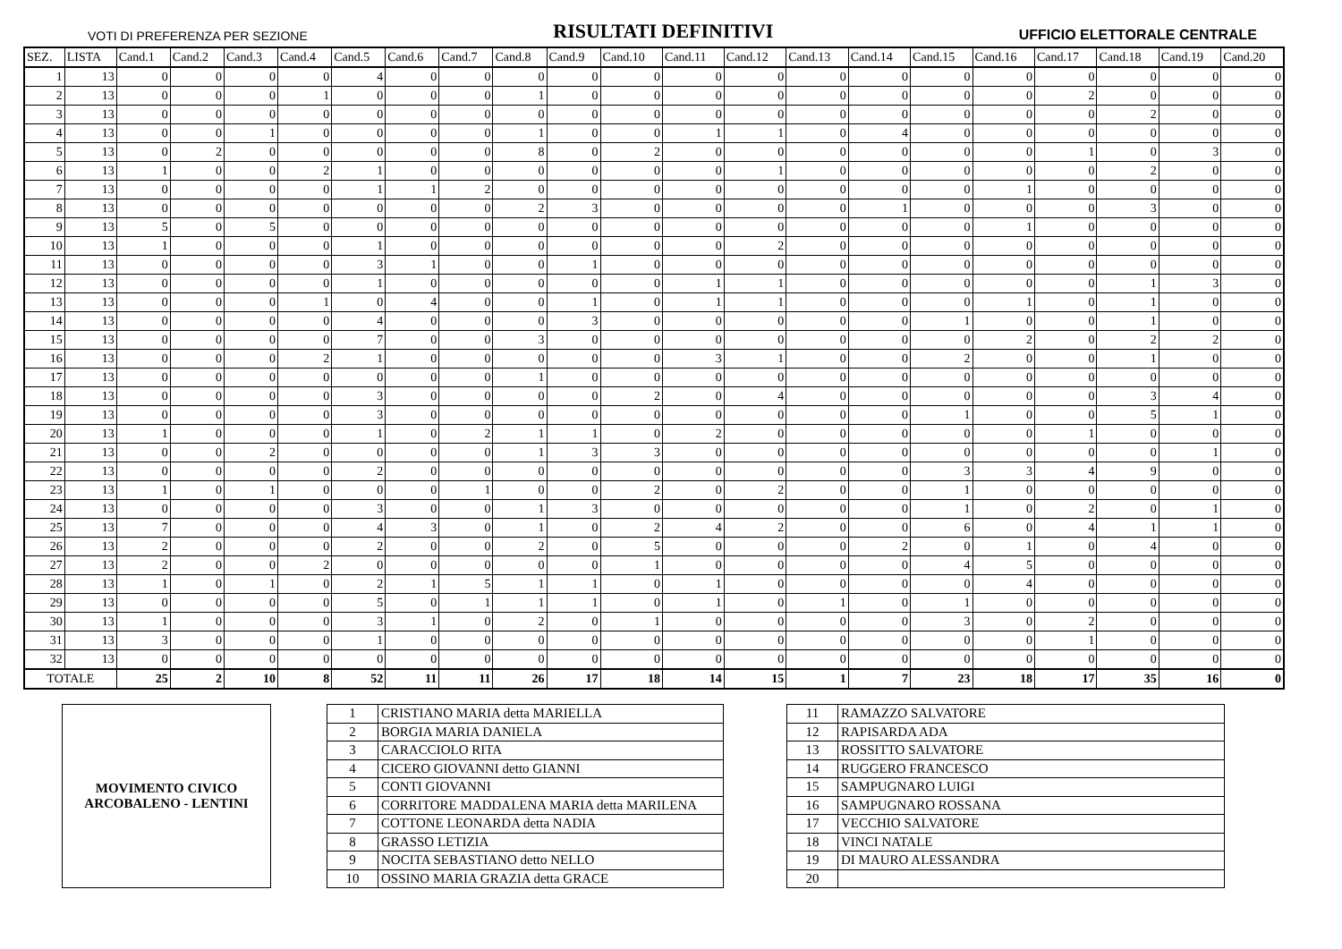VOTI DI PREFERENZA PER SEZIONE RISULTATI DEFINITIVI UFFICIO ELETTORALE CENTRALE
| SEZ. | LISTA | Cand.1 | Cand.2 | Cand.3 | Cand.4 | Cand.5 | Cand.6 | Cand.7 | Cand.8 | Cand.9 | Cand.10 | Cand.11 | Cand.12 | Cand.13 | Cand.14 | Cand.15 | Cand.16 | Cand.17 | Cand.18 | Cand.19 | Cand.20 |
| --- | --- | --- | --- | --- | --- | --- | --- | --- | --- | --- | --- | --- | --- | --- | --- | --- | --- | --- | --- | --- | --- |
| 1 | 13 | 0 | 0 | 0 | 0 | 4 | 0 | 0 | 0 | 0 | 0 | 0 | 0 | 0 | 0 | 0 | 0 | 0 | 0 | 0 | 0 |
| 2 | 13 | 0 | 0 | 0 | 1 | 0 | 0 | 0 | 1 | 0 | 0 | 0 | 0 | 0 | 0 | 0 | 0 | 2 | 0 | 0 | 0 |
| 3 | 13 | 0 | 0 | 0 | 0 | 0 | 0 | 0 | 0 | 0 | 0 | 0 | 0 | 0 | 0 | 0 | 0 | 0 | 2 | 0 | 0 |
| 4 | 13 | 0 | 0 | 1 | 0 | 0 | 0 | 0 | 1 | 0 | 0 | 1 | 1 | 0 | 4 | 0 | 0 | 0 | 0 | 0 | 0 |
| 5 | 13 | 0 | 2 | 0 | 0 | 0 | 0 | 0 | 8 | 0 | 2 | 0 | 0 | 0 | 0 | 0 | 0 | 1 | 0 | 3 | 0 |
| 6 | 13 | 1 | 0 | 0 | 2 | 1 | 0 | 0 | 0 | 0 | 0 | 0 | 1 | 0 | 0 | 0 | 0 | 0 | 2 | 0 | 0 |
| 7 | 13 | 0 | 0 | 0 | 0 | 1 | 1 | 2 | 0 | 0 | 0 | 0 | 0 | 0 | 0 | 0 | 1 | 0 | 0 | 0 | 0 |
| 8 | 13 | 0 | 0 | 0 | 0 | 0 | 0 | 0 | 2 | 3 | 0 | 0 | 0 | 0 | 1 | 0 | 0 | 0 | 3 | 0 | 0 |
| 9 | 13 | 5 | 0 | 5 | 0 | 0 | 0 | 0 | 0 | 0 | 0 | 0 | 0 | 0 | 0 | 0 | 1 | 0 | 0 | 0 | 0 |
| 10 | 13 | 1 | 0 | 0 | 0 | 1 | 0 | 0 | 0 | 0 | 0 | 0 | 2 | 0 | 0 | 0 | 0 | 0 | 0 | 0 | 0 |
| 11 | 13 | 0 | 0 | 0 | 0 | 3 | 1 | 0 | 0 | 1 | 0 | 0 | 0 | 0 | 0 | 0 | 0 | 0 | 0 | 0 | 0 |
| 12 | 13 | 0 | 0 | 0 | 0 | 1 | 0 | 0 | 0 | 0 | 0 | 1 | 1 | 0 | 0 | 0 | 0 | 0 | 1 | 3 | 0 |
| 13 | 13 | 0 | 0 | 0 | 1 | 0 | 4 | 0 | 0 | 1 | 0 | 1 | 1 | 0 | 0 | 0 | 1 | 0 | 1 | 0 | 0 |
| 14 | 13 | 0 | 0 | 0 | 0 | 4 | 0 | 0 | 0 | 3 | 0 | 0 | 0 | 0 | 0 | 1 | 0 | 0 | 1 | 0 | 0 |
| 15 | 13 | 0 | 0 | 0 | 0 | 7 | 0 | 0 | 3 | 0 | 0 | 0 | 0 | 0 | 0 | 0 | 2 | 0 | 2 | 2 | 0 |
| 16 | 13 | 0 | 0 | 0 | 2 | 1 | 0 | 0 | 0 | 0 | 0 | 3 | 1 | 0 | 0 | 2 | 0 | 0 | 1 | 0 | 0 |
| 17 | 13 | 0 | 0 | 0 | 0 | 0 | 0 | 0 | 1 | 0 | 0 | 0 | 0 | 0 | 0 | 0 | 0 | 0 | 0 | 0 | 0 |
| 18 | 13 | 0 | 0 | 0 | 0 | 3 | 0 | 0 | 0 | 0 | 2 | 0 | 4 | 0 | 0 | 0 | 0 | 0 | 3 | 4 | 0 |
| 19 | 13 | 0 | 0 | 0 | 0 | 3 | 0 | 0 | 0 | 0 | 0 | 0 | 0 | 0 | 0 | 1 | 0 | 0 | 5 | 1 | 0 |
| 20 | 13 | 1 | 0 | 0 | 0 | 1 | 0 | 2 | 1 | 1 | 0 | 2 | 0 | 0 | 0 | 0 | 0 | 1 | 0 | 0 | 0 |
| 21 | 13 | 0 | 0 | 2 | 0 | 0 | 0 | 0 | 1 | 3 | 3 | 0 | 0 | 0 | 0 | 0 | 0 | 0 | 0 | 1 | 0 |
| 22 | 13 | 0 | 0 | 0 | 0 | 2 | 0 | 0 | 0 | 0 | 0 | 0 | 0 | 0 | 0 | 3 | 3 | 4 | 9 | 0 | 0 |
| 23 | 13 | 1 | 0 | 1 | 0 | 0 | 0 | 1 | 0 | 0 | 2 | 0 | 2 | 0 | 0 | 1 | 0 | 0 | 0 | 0 | 0 |
| 24 | 13 | 0 | 0 | 0 | 0 | 3 | 0 | 0 | 1 | 3 | 0 | 0 | 0 | 0 | 0 | 1 | 0 | 2 | 0 | 1 | 0 |
| 25 | 13 | 7 | 0 | 0 | 0 | 4 | 3 | 0 | 1 | 0 | 2 | 4 | 2 | 0 | 0 | 6 | 0 | 4 | 1 | 1 | 0 |
| 26 | 13 | 2 | 0 | 0 | 0 | 2 | 0 | 0 | 2 | 0 | 5 | 0 | 0 | 0 | 2 | 0 | 1 | 0 | 4 | 0 | 0 |
| 27 | 13 | 2 | 0 | 0 | 2 | 0 | 0 | 0 | 0 | 0 | 1 | 0 | 0 | 0 | 0 | 4 | 5 | 0 | 0 | 0 | 0 |
| 28 | 13 | 1 | 0 | 1 | 0 | 2 | 1 | 5 | 1 | 1 | 0 | 1 | 0 | 0 | 0 | 0 | 4 | 0 | 0 | 0 | 0 |
| 29 | 13 | 0 | 0 | 0 | 0 | 5 | 0 | 1 | 1 | 1 | 0 | 1 | 0 | 1 | 0 | 1 | 0 | 0 | 0 | 0 | 0 |
| 30 | 13 | 1 | 0 | 0 | 0 | 3 | 1 | 0 | 2 | 0 | 1 | 0 | 0 | 0 | 0 | 3 | 0 | 2 | 0 | 0 | 0 |
| 31 | 13 | 3 | 0 | 0 | 0 | 1 | 0 | 0 | 0 | 0 | 0 | 0 | 0 | 0 | 0 | 0 | 0 | 1 | 0 | 0 | 0 |
| 32 | 13 | 0 | 0 | 0 | 0 | 0 | 0 | 0 | 0 | 0 | 0 | 0 | 0 | 0 | 0 | 0 | 0 | 0 | 0 | 0 | 0 |
| TOTALE | | 25 | 2 | 10 | 8 | 52 | 11 | 11 | 26 | 17 | 18 | 14 | 15 | 1 | 7 | 23 | 18 | 17 | 35 | 16 | 0 |
MOVIMENTO CIVICO
ARCOBALENO - LENTINI
| 1 | CRISTIANO MARIA detta MARIELLA |
| 2 | BORGIA MARIA DANIELA |
| 3 | CARACCIOLO RITA |
| 4 | CICERO GIOVANNI detto GIANNI |
| 5 | CONTI GIOVANNI |
| 6 | CORRITORE MADDALENA MARIA detta MARILENA |
| 7 | COTTONE LEONARDA detta NADIA |
| 8 | GRASSO LETIZIA |
| 9 | NOCITA SEBASTIANO detto NELLO |
| 10 | OSSINO MARIA GRAZIA detta GRACE |
| 11 | RAMAZZO SALVATORE |
| 12 | RAPISARDA ADA |
| 13 | ROSSITTO SALVATORE |
| 14 | RUGGERO FRANCESCO |
| 15 | SAMPUGNARO LUIGI |
| 16 | SAMPUGNARO ROSSANA |
| 17 | VECCHIO SALVATORE |
| 18 | VINCI NATALE |
| 19 | DI MAURO ALESSANDRA |
| 20 | |